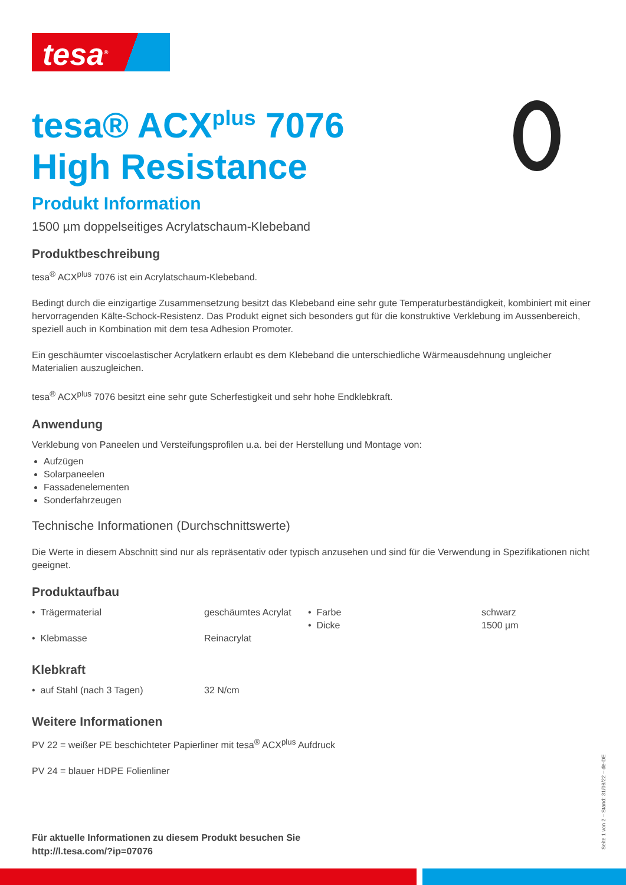tesa<sup>®</sup>
tesa® ACX<sup>plus</sup> 7076
High Resistance
Produkt Information
1500 µm doppelseitiges Acrylatschaum-Klebeband
Produktbeschreibung
tesa<sup>®</sup> ACX<sup>plus</sup> 7076 ist ein Acrylatschaum-Klebeband.
Bedingt durch die einzigartige Zusammensetzung besitzt das Klebeband eine sehr gute Temperaturbeständigkeit, kombiniert mit einer hervorragenden Kälte-Schock-Resistenz. Das Produkt eignet sich besonders gut für die konstruktive Verklebung im Aussenbereich, speziell auch in Kombination mit dem tesa Adhesion Promoter.
Ein geschäumter viscoelastischer Acrylatkern erlaubt es dem Klebeband die unterschiedliche Wärmeausdehnung ungleicher Materialien auszugleichen.
tesa<sup>®</sup> ACX<sup>plus</sup> 7076 besitzt eine sehr gute Scherfestigkeit und sehr hohe Endklebkraft.
Anwendung
Verklebung von Paneelen und Versteifungsprofilen u.a. bei der Herstellung und Montage von:
Aufzügen
Solarpaneelen
Fassadenelementen
Sonderfahrzeugen
Technische Informationen (Durchschnittswerte)
Die Werte in diesem Abschnitt sind nur als repräsentativ oder typisch anzusehen und sind für die Verwendung in Spezifikationen nicht geeignet.
Produktaufbau
| • Trägermaterial | geschäumtes Acrylat | • Farbe • Dicke | schwarz 1500 µm |
| • Klebmasse | Reinacrylat | | |
Klebkraft
| • auf Stahl (nach 3 Tagen) | 32 N/cm |
Weitere Informationen
PV 22 = weißer PE beschichteter Papierliner mit tesa<sup>®</sup> ACX<sup>plus</sup> Aufdruck
PV 24 = blauer HDPE Folienliner
Für aktuelle Informationen zu diesem Produkt besuchen Sie
http://l.tesa.com/?ip=07076
Seite 1 von 2 – Stand: 31/08/22 – de-DE